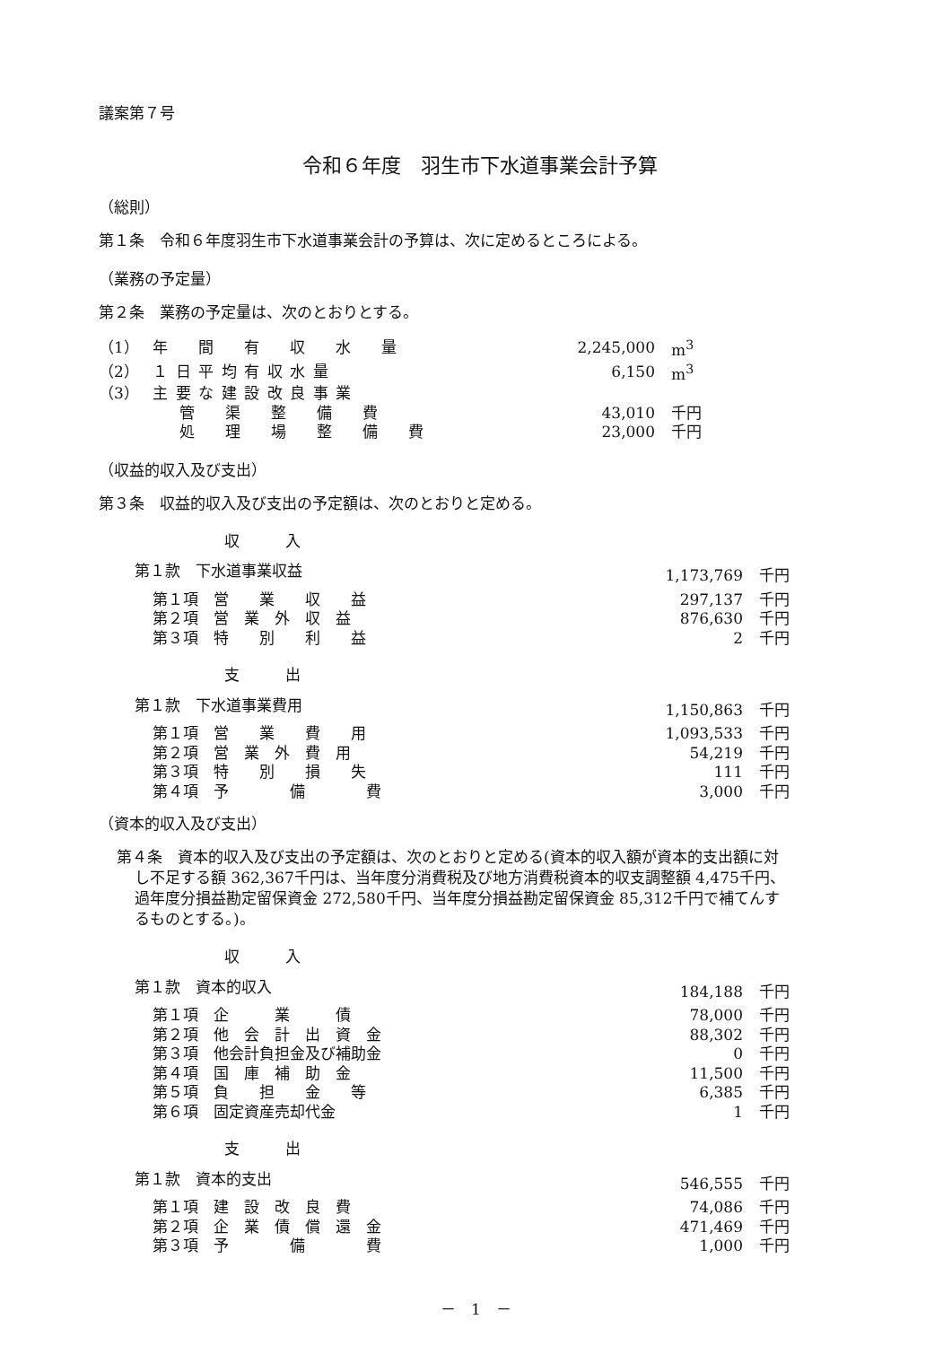議案第７号
令和６年度　羽生市下水道事業会計予算
（総則）
第１条　令和６年度羽生市下水道事業会計の予算は、次に定めるところによる。
（業務の予定量）
第２条　業務の予定量は、次のとおりとする。
| （1） | 年 間 有 収 水 量 | 2,245,000 | m<sup>3</sup> |
| （2） | １日平均有収水量 | 6,150 | m<sup>3</sup> |
| （3） | 主要な建設改良事業 | | |
| | 管 渠 整 備 費 | 43,010 | 千円 |
| | 処 理 場 整 備 費 | 23,000 | 千円 |
（収益的収入及び支出）
第３条　収益的収入及び支出の予定額は、次のとおりと定める。
| 収 入 | | |
| 第１款 下水道事業収益 | 1,173,769 | 千円 |
| 第１項 営 業 収 益 | 297,137 | 千円 |
| 第２項 営 業 外 収 益 | 876,630 | 千円 |
| 第３項 特 別 利 益 | 2 | 千円 |
| 支 出 | | |
| 第１款 下水道事業費用 | 1,150,863 | 千円 |
| 第１項 営 業 費 用 | 1,093,533 | 千円 |
| 第２項 営 業 外 費 用 | 54,219 | 千円 |
| 第３項 特 別 損 失 | 111 | 千円 |
| 第４項 予 備 費 | 3,000 | 千円 |
（資本的収入及び支出）
第４条　資本的収入及び支出の予定額は、次のとおりと定める(資本的収入額が資本的支出額に対し不足する額 362,367千円は、当年度分消費税及び地方消費税資本的収支調整額 4,475千円、過年度分損益勘定留保資金 272,580千円、当年度分損益勘定留保資金 85,312千円で補てんするものとする。)。
| 収 入 | | |
| 第１款 資本的収入 | 184,188 | 千円 |
| 第１項 企 業 債 | 78,000 | 千円 |
| 第２項 他 会 計 出 資 金 | 88,302 | 千円 |
| 第３項 他会計負担金及び補助金 | 0 | 千円 |
| 第４項 国 庫 補 助 金 | 11,500 | 千円 |
| 第５項 負 担 金 等 | 6,385 | 千円 |
| 第６項 固定資産売却代金 | 1 | 千円 |
| 支 出 | | |
| 第１款 資本的支出 | 546,555 | 千円 |
| 第１項 建 設 改 良 費 | 74,086 | 千円 |
| 第２項 企 業 債 償 還 金 | 471,469 | 千円 |
| 第３項 予 備 費 | 1,000 | 千円 |
－　1　－